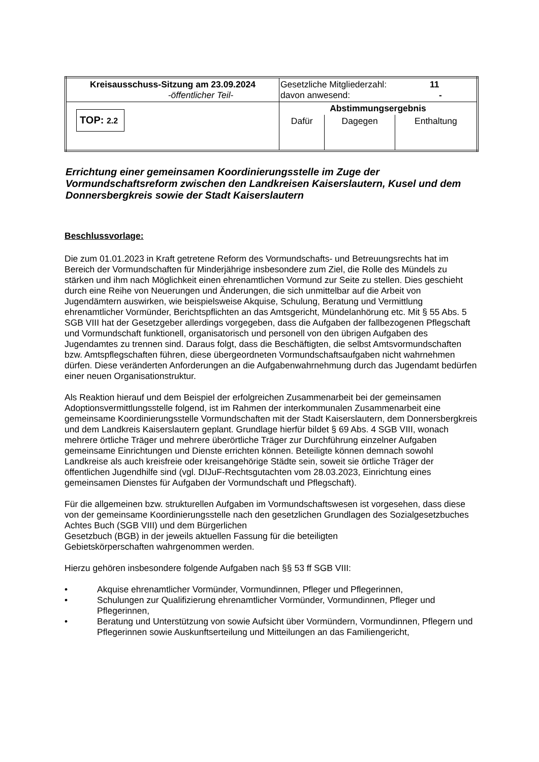| Kreisausschuss-Sitzung am 23.09.2024 -öffentlicher Teil- | Gesetzliche Mitgliederzahl: 11 davon anwesend: - | | |
| TOP: 2.2 | Abstimmungsergebnis | | |
| | Dafür | Dagegen | Enthaltung |
Errichtung einer gemeinsamen Koordinierungsstelle im Zuge der Vormundschaftsreform zwischen den Landkreisen Kaiserslautern, Kusel und dem Donnersbergkreis sowie der Stadt Kaiserslautern
Beschlussvorlage:
Die zum 01.01.2023 in Kraft getretene Reform des Vormundschafts- und Betreuungsrechts hat im Bereich der Vormundschaften für Minderjährige insbesondere zum Ziel, die Rolle des Mündels zu stärken und ihm nach Möglichkeit einen ehrenamtlichen Vormund zur Seite zu stellen. Dies geschieht durch eine Reihe von Neuerungen und Änderungen, die sich unmittelbar auf die Arbeit von Jugendämtern auswirken, wie beispielsweise Akquise, Schulung, Beratung und Vermittlung ehrenamtlicher Vormünder, Berichtspflichten an das Amtsgericht, Mündelanhörung etc. Mit § 55 Abs. 5 SGB VIII hat der Gesetzgeber allerdings vorgegeben, dass die Aufgaben der fallbezogenen Pflegschaft und Vormundschaft funktionell, organisatorisch und personell von den übrigen Aufgaben des Jugendamtes zu trennen sind. Daraus folgt, dass die Beschäftigten, die selbst Amtsvormundschaften bzw. Amtspflegschaften führen, diese übergeordneten Vormundschaftsaufgaben nicht wahrnehmen dürfen. Diese veränderten Anforderungen an die Aufgabenwahrnehmung durch das Jugendamt bedürfen einer neuen Organisationstruktur.
Als Reaktion hierauf und dem Beispiel der erfolgreichen Zusammenarbeit bei der gemeinsamen Adoptionsvermittlungsstelle folgend, ist im Rahmen der interkommunalen Zusammenarbeit eine gemeinsame Koordinierungsstelle Vormundschaften mit der Stadt Kaiserslautern, dem Donnersbergkreis und dem Landkreis Kaiserslautern geplant. Grundlage hierfür bildet § 69 Abs. 4 SGB VIII, wonach mehrere örtliche Träger und mehrere überörtliche Träger zur Durchführung einzelner Aufgaben gemeinsame Einrichtungen und Dienste errichten können. Beteiligte können demnach sowohl Landkreise als auch kreisfreie oder kreisangehörige Städte sein, soweit sie örtliche Träger der öffentlichen Jugendhilfe sind (vgl. DIJuF-Rechtsgutachten vom 28.03.2023, Einrichtung eines gemeinsamen Dienstes für Aufgaben der Vormundschaft und Pflegschaft).
Für die allgemeinen bzw. strukturellen Aufgaben im Vormundschaftswesen ist vorgesehen, dass diese von der gemeinsame Koordinierungsstelle nach den gesetzlichen Grundlagen des Sozialgesetzbuches Achtes Buch (SGB VIII) und dem Bürgerlichen
Gesetzbuch (BGB) in der jeweils aktuellen Fassung für die beteiligten
Gebietskörperschaften wahrgenommen werden.
Hierzu gehören insbesondere folgende Aufgaben nach §§ 53 ff SGB VIII:
• Akquise ehrenamtlicher Vormünder, Vormundinnen, Pfleger und Pflegerinnen,
• Schulungen zur Qualifizierung ehrenamtlicher Vormünder, Vormundinnen, Pfleger und Pflegerinnen,
• Beratung und Unterstützung von sowie Aufsicht über Vormündern, Vormundinnen, Pflegern und Pflegerinnen sowie Auskunftserteilung und Mitteilungen an das Familiengericht,